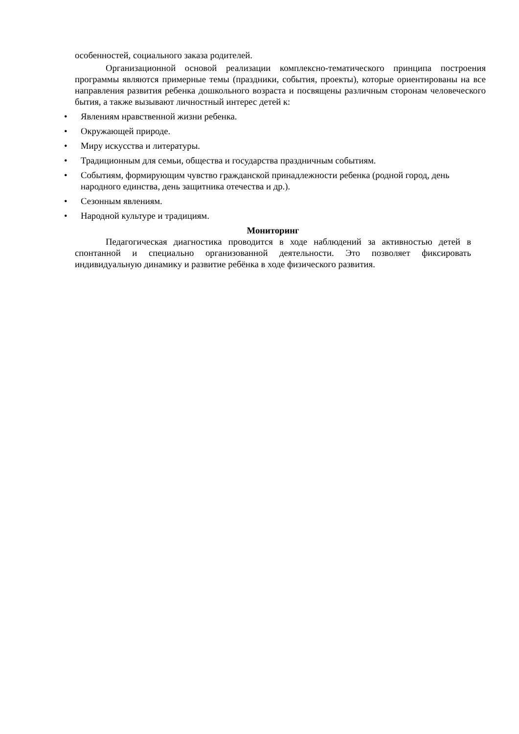особенностей, социального заказа родителей.
Организационной основой реализации комплексно-тематического принципа построения программы являются примерные темы (праздники, события, проекты), которые ориентированы на все направления развития ребенка дошкольного возраста и посвящены различным сторонам человеческого бытия, а также вызывают личностный интерес детей к:
• Явлениям нравственной жизни ребенка.
• Окружающей природе.
• Миру искусства и литературы.
• Традиционным для семьи, общества и государства праздничным событиям.
• Событиям, формирующим чувство гражданской принадлежности ребенка (родной город, день народного единства, день защитника отечества и др.).
• Сезонным явлениям.
• Народной культуре и традициям.
Мониторинг
Педагогическая диагностика проводится в ходе наблюдений за активностью детей в спонтанной и специально организованной деятельности. Это позволяет фиксировать индивидуальную динамику и развитие ребёнка в ходе физического развития.